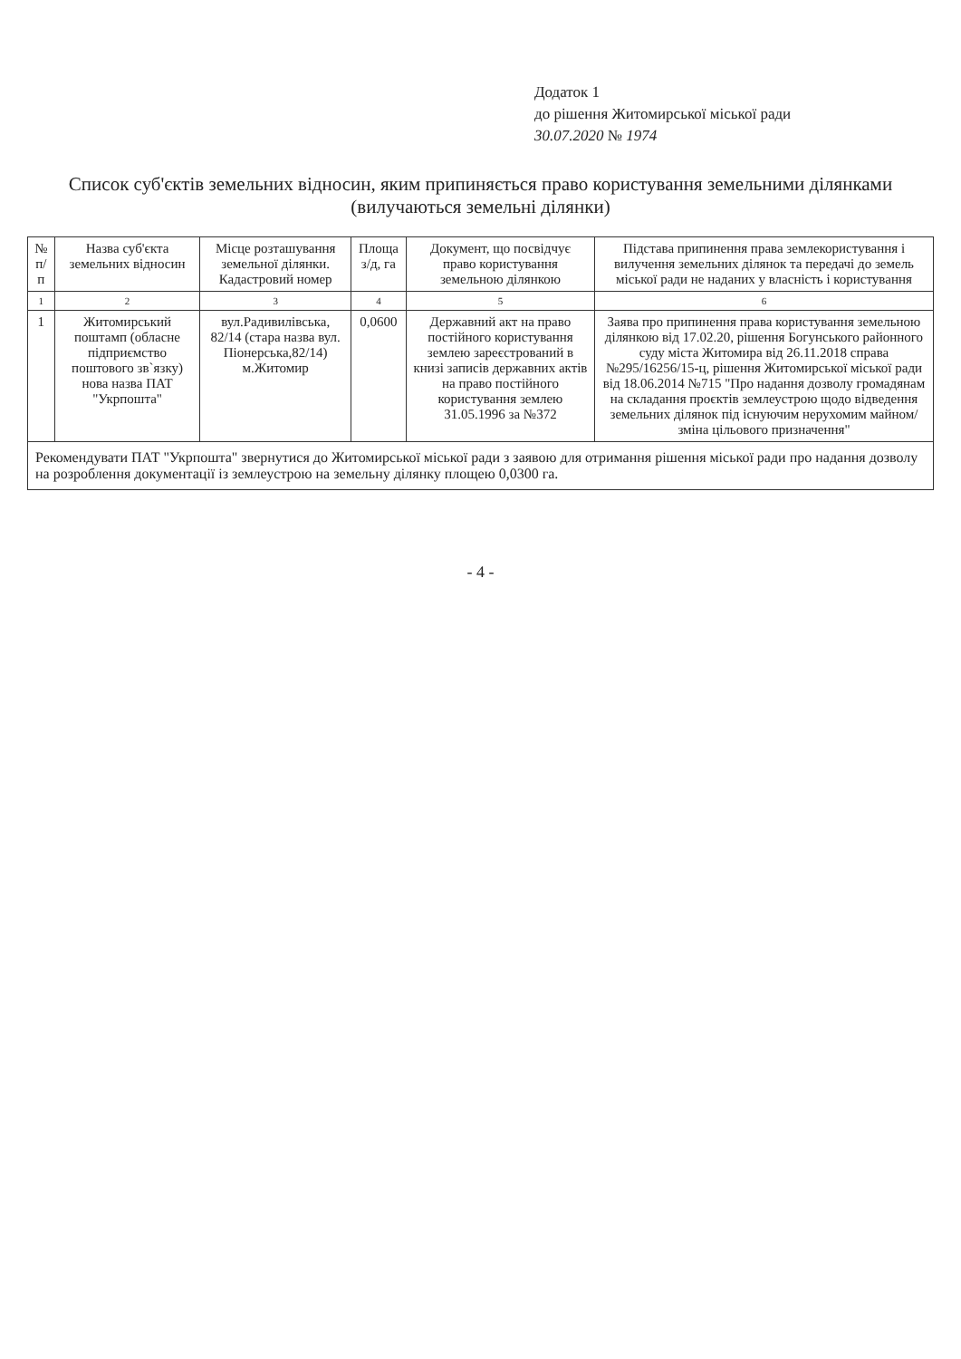Додаток 1
до рішення Житомирської міської ради
30.07.2020 № 1974
Список суб'єктів земельних відносин, яким припиняється право користування земельними ділянками (вилучаються земельні ділянки)
| № п/п | Назва суб'єкта земельних відносин | Місце розташування земельної ділянки. Кадастровий номер | Площа з/д, га | Документ, що посвідчує право користування земельною ділянкою | Підстава припинення права землекористування і вилучення земельних ділянок та передачі до земель міської ради не наданих у власність і користування |
| --- | --- | --- | --- | --- | --- |
| 1 | 2 | 3 | 4 | 5 | 6 |
| 1 | Житомирський поштамп (обласне підприємство поштового зв`язку) нова назва ПАТ "Укрпошта" | вул.Радивилівська, 82/14 (стара назва вул. Піонерська,82/14) м.Житомир | 0,0600 | Державний акт на право постійного користування землею зареєстрований в книзі записів державних актів на право постійного користування землею 31.05.1996 за №372 | Заява про припинення права користування земельною ділянкою від 17.02.20, рішення Богунського районного суду міста Житомира від 26.11.2018 справа №295/16256/15-ц, рішення Житомирської міської ради від 18.06.2014 №715 "Про надання дозволу громадянам на складання проєктів землеустрою щодо відведення земельних ділянок під існуючим нерухомим майном/зміна цільового призначення" |
Рекомендувати ПАТ "Укрпошта" звернутися до Житомирської міської ради з заявою для отримання рішення міської ради про надання дозволу на розроблення документації із землеустрою на земельну ділянку площею 0,0300 га.
- 4 -